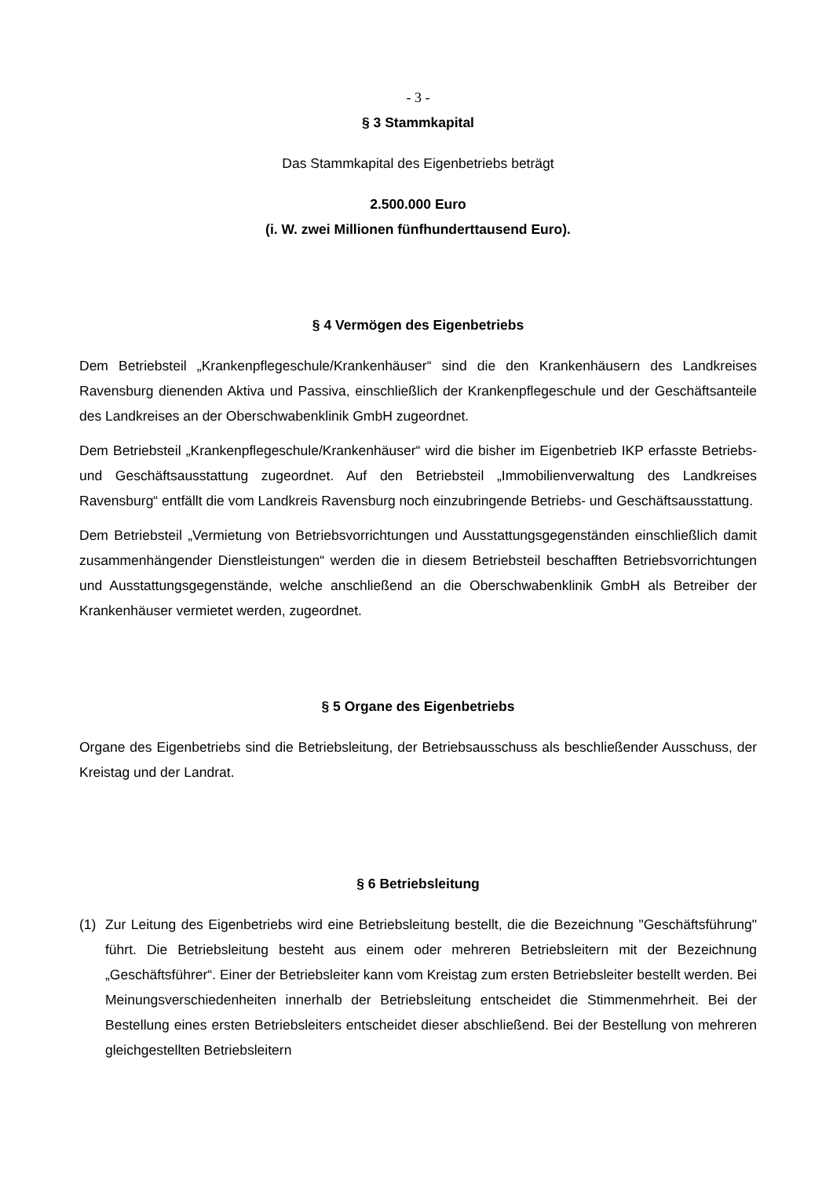- 3 -
§ 3 Stammkapital
Das Stammkapital des Eigenbetriebs beträgt
2.500.000 Euro
(i. W. zwei Millionen fünfhunderttausend Euro).
§ 4 Vermögen des Eigenbetriebs
Dem Betriebsteil „Krankenpflegeschule/Krankenhäuser“ sind die den Krankenhäusern des Landkreises Ravensburg dienenden Aktiva und Passiva, einschließlich der Krankenpflegeschule und der Geschäftsanteile des Landkreises an der Oberschwabenklinik GmbH zugeordnet.
Dem Betriebsteil „Krankenpflegeschule/Krankenhäuser“ wird die bisher im Eigenbetrieb IKP erfasste Betriebs- und Geschäftsausstattung zugeordnet. Auf den Betriebsteil „Immobilienverwaltung des Landkreises Ravensburg“ entfällt die vom Landkreis Ravensburg noch einzubringende Betriebs- und Geschäftsausstattung.
Dem Betriebsteil „Vermietung von Betriebsvorrichtungen und Ausstattungsgegenständen einschließlich damit zusammenhängender Dienstleistungen“ werden die in diesem Betriebsteil beschafften Betriebsvorrichtungen und Ausstattungsgegenstände, welche anschließend an die Oberschwabenklinik GmbH als Betreiber der Krankenhäuser vermietet werden, zugeordnet.
§ 5 Organe des Eigenbetriebs
Organe des Eigenbetriebs sind die Betriebsleitung, der Betriebsausschuss als beschließender Ausschuss, der Kreistag und der Landrat.
§ 6 Betriebsleitung
(1) Zur Leitung des Eigenbetriebs wird eine Betriebsleitung bestellt, die die Bezeichnung "Geschäftsführung" führt. Die Betriebsleitung besteht aus einem oder mehreren Betriebsleitern mit der Bezeichnung „Geschäftsführer“. Einer der Betriebsleiter kann vom Kreistag zum ersten Betriebsleiter bestellt werden. Bei Meinungsverschiedenheiten innerhalb der Betriebsleitung entscheidet die Stimmenmehrheit. Bei der Bestellung eines ersten Betriebsleiters entscheidet dieser abschließend. Bei der Bestellung von mehreren gleichgestellten Betriebsleitern